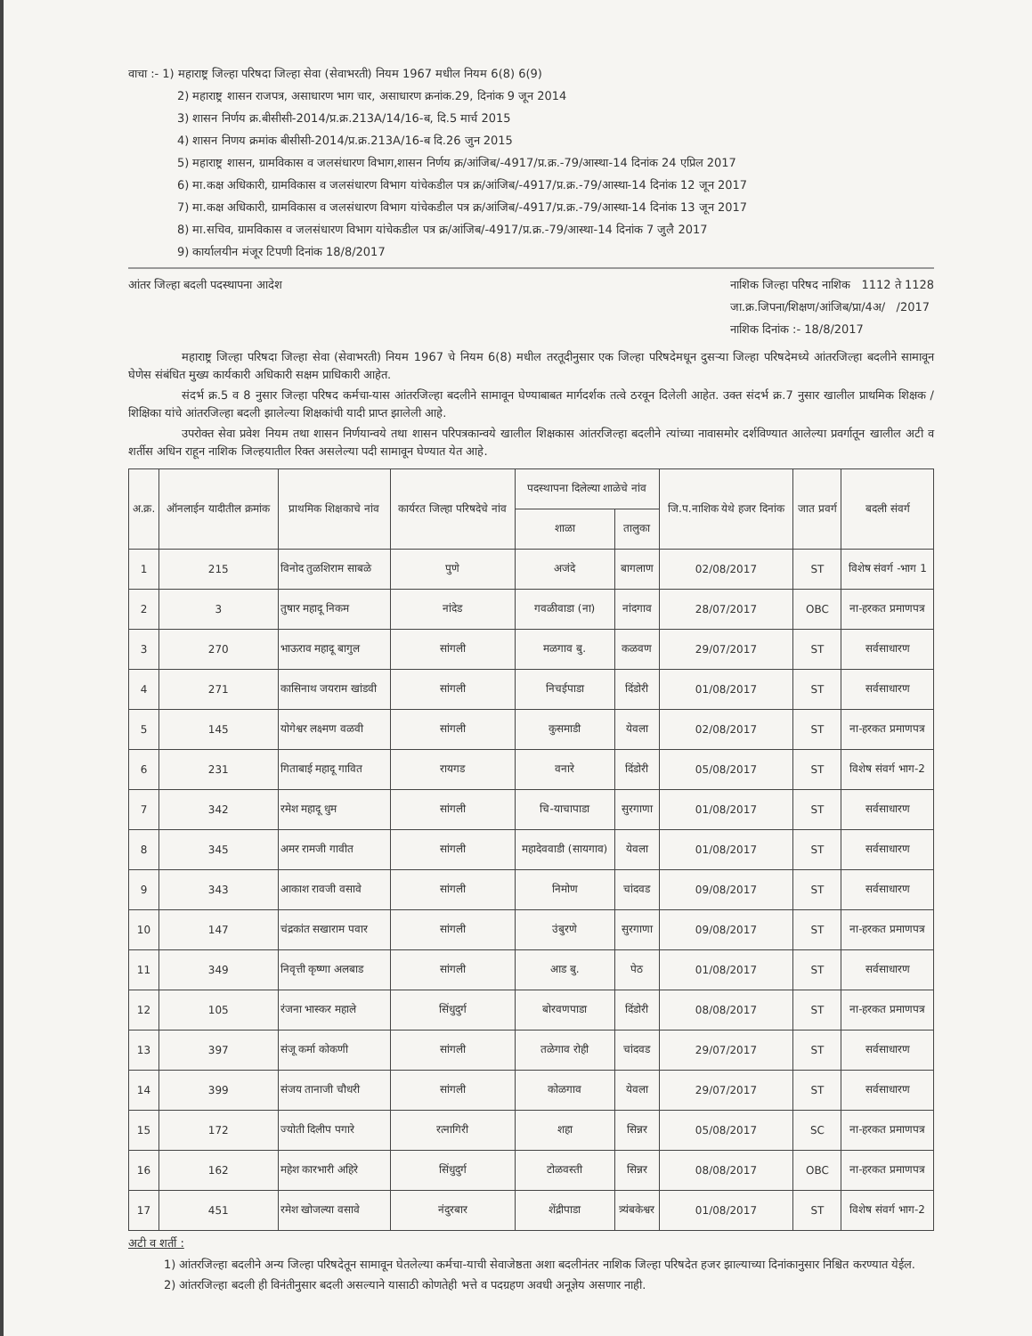वाचा :- 1) महाराष्ट्र जिल्हा परिषदा जिल्हा सेवा (सेवाभरती) नियम 1967 मधील नियम 6(8) 6(9)
2) महाराष्ट्र शासन राजपत्र, असाधारण भाग चार, असाधारण क्रनांक.29, दिनांक 9 जून 2014
3) शासन निर्णय क्र.बीसीसी-2014/प्र.क्र.213A/14/16-ब, दि.5 मार्च 2015
4) शासन निणय क्रमांक बीसीसी-2014/प्र.क्र.213A/16-ब दि.26 जुन 2015
5) महाराष्ट्र शासन, ग्रामविकास व जलसंधारण विभाग,शासन निर्णय क्र/आंजिब/-4917/प्र.क्र.-79/आस्था-14 दिनांक 24 एप्रिल 2017
6) मा.कक्ष अधिकारी, ग्रामविकास व जलसंधारण विभाग यांचेकडील पत्र क्र/आंजिब/-4917/प्र.क्र.-79/आस्था-14 दिनांक 12 जून 2017
7) मा.कक्ष अधिकारी, ग्रामविकास व जलसंधारण विभाग यांचेकडील पत्र क्र/आंजिब/-4917/प्र.क्र.-79/आस्था-14 दिनांक 13 जून 2017
8) मा.सचिव, ग्रामविकास व जलसंधारण विभाग यांचेकडील पत्र क्र/आंजिब/-4917/प्र.क्र.-79/आस्था-14 दिनांक 7 जुलै 2017
9) कार्यालयीन मंजूर टिपणी दिनांक 18/8/2017
आंतर जिल्हा बदली पदस्थापना आदेश
नाशिक जिल्हा परिषद नाशिक 1112 ते 1128
जा.क्र.जिपना/शिक्षण/आंजिब/प्रा/4अ/ /2017
नाशिक दिनांक :- 18/8/2017
महाराष्ट्र जिल्हा परिषदा जिल्हा सेवा (सेवाभरती) नियम 1967 चे नियम 6(8) मधील तरतूदीनुसार एक जिल्हा परिषदेमधून दुसऱ्या जिल्हा परिषदेमध्ये आंतरजिल्हा बदलीने सामावून घेणेस संबंधित मुख्य कार्यकारी अधिकारी सक्षम प्राधिकारी आहेत.
संदर्भ क्र.5 व 8 नुसार जिल्हा परिषद कर्मचा-यास आंतरजिल्हा बदलीने सामावून घेण्याबाबत मार्गदर्शक तत्वे ठरवून दिलेली आहेत. उक्त संदर्भ क्र.7 नुसार खालील प्राथमिक शिक्षक / शिक्षिका यांचे आंतरजिल्हा बदली झालेल्या शिक्षकांची यादी प्राप्त झालेली आहे.
उपरोक्त सेवा प्रवेश नियम तथा शासन निर्णयान्वये तथा शासन परिपत्रकान्वये खालील शिक्षकास आंतरजिल्हा बदलीने त्यांच्या नावासमोर दर्शविण्यात आलेल्या प्रवर्गातून खालील अटी व शर्तीस अधिन राहून नाशिक जिल्हयातील रिक्त असलेल्या पदी सामावून घेण्यात येत आहे.
| अ.क्र. | ऑनलाईन यादीतील क्रमांक | प्राथमिक शिक्षकाचे नांव | कार्यरत जिल्हा परिषदेचे नांव | पदस्थापना दिलेल्या शाळेचे नांव | | जि.प.नाशिक येथे हजर दिनांक | जात प्रवर्ग | बदली संवर्ग |
| --- | --- | --- | --- | --- | --- | --- | --- | --- |
| | | | | शाळा | तालुका | | | |
| 1 | 215 | विनोद तुळशिराम साबळे | पुणे | अजंदे | बागलाण | 02/08/2017 | ST | विशेष संवर्ग -भाग 1 |
| 2 | 3 | तुषार महादू निकम | नांदेड | गवळीवाडा (ना) | नांदगाव | 28/07/2017 | OBC | ना-हरकत प्रमाणपत्र |
| 3 | 270 | भाऊराव महादू बागुल | सांगली | मळगाव बु. | कळवण | 29/07/2017 | ST | सर्वसाधारण |
| 4 | 271 | कासिनाथ जयराम खांडवी | सांगली | निचईपाडा | दिंडोरी | 01/08/2017 | ST | सर्वसाधारण |
| 5 | 145 | योगेश्वर लक्ष्मण वळवी | सांगली | कुसमाडी | येवला | 02/08/2017 | ST | ना-हरकत प्रमाणपत्र |
| 6 | 231 | गिताबाई महादू गावित | रायगड | वनारे | दिंडोरी | 05/08/2017 | ST | विशेष संवर्ग भाग-2 |
| 7 | 342 | रमेश महादू धुम | सांगली | चि-याचापाडा | सुरगाणा | 01/08/2017 | ST | सर्वसाधारण |
| 8 | 345 | अमर रामजी गावीत | सांगली | महादेववाडी (सायगाव) | येवला | 01/08/2017 | ST | सर्वसाधारण |
| 9 | 343 | आकाश रावजी वसावे | सांगली | निमोण | चांदवड | 09/08/2017 | ST | सर्वसाधारण |
| 10 | 147 | चंद्रकांत सखाराम पवार | सांगली | उंबुरणे | सुरगाणा | 09/08/2017 | ST | ना-हरकत प्रमाणपत्र |
| 11 | 349 | निवृत्ती कृष्णा अलबाड | सांगली | आड बु. | पेठ | 01/08/2017 | ST | सर्वसाधारण |
| 12 | 105 | रंजना भास्कर महाले | सिंधुदुर्ग | बोरवणपाडा | दिंडोरी | 08/08/2017 | ST | ना-हरकत प्रमाणपत्र |
| 13 | 397 | संजू कर्मा कोकणी | सांगली | तळेगाव रोही | चांदवड | 29/07/2017 | ST | सर्वसाधारण |
| 14 | 399 | संजय तानाजी चौधरी | सांगली | कोळगाव | येवला | 29/07/2017 | ST | सर्वसाधारण |
| 15 | 172 | ज्योती दिलीप पगारे | रत्नागिरी | शहा | सिन्नर | 05/08/2017 | SC | ना-हरकत प्रमाणपत्र |
| 16 | 162 | महेश कारभारी अहिरे | सिंधुदुर्ग | टोळवस्ती | सिन्नर | 08/08/2017 | OBC | ना-हरकत प्रमाणपत्र |
| 17 | 451 | रमेश खोजल्या वसावे | नंदुरबार | शेंद्रीपाडा | त्र्यंबकेश्वर | 01/08/2017 | ST | विशेष संवर्ग भाग-2 |
अटी व शर्ती :
1) आंतरजिल्हा बदलीने अन्य जिल्हा परिषदेतून सामावून घेतलेल्या कर्मचा-याची सेवाजेष्ठता अशा बदलीनंतर नाशिक जिल्हा परिषदेत हजर झाल्याच्या दिनांकानुसार निश्चित करण्यात येईल.
2) आंतरजिल्हा बदली ही विनंतीनुसार बदली असल्याने यासाठी कोणतेही भत्ते व पदग्रहण अवधी अनूज्ञेय असणार नाही.